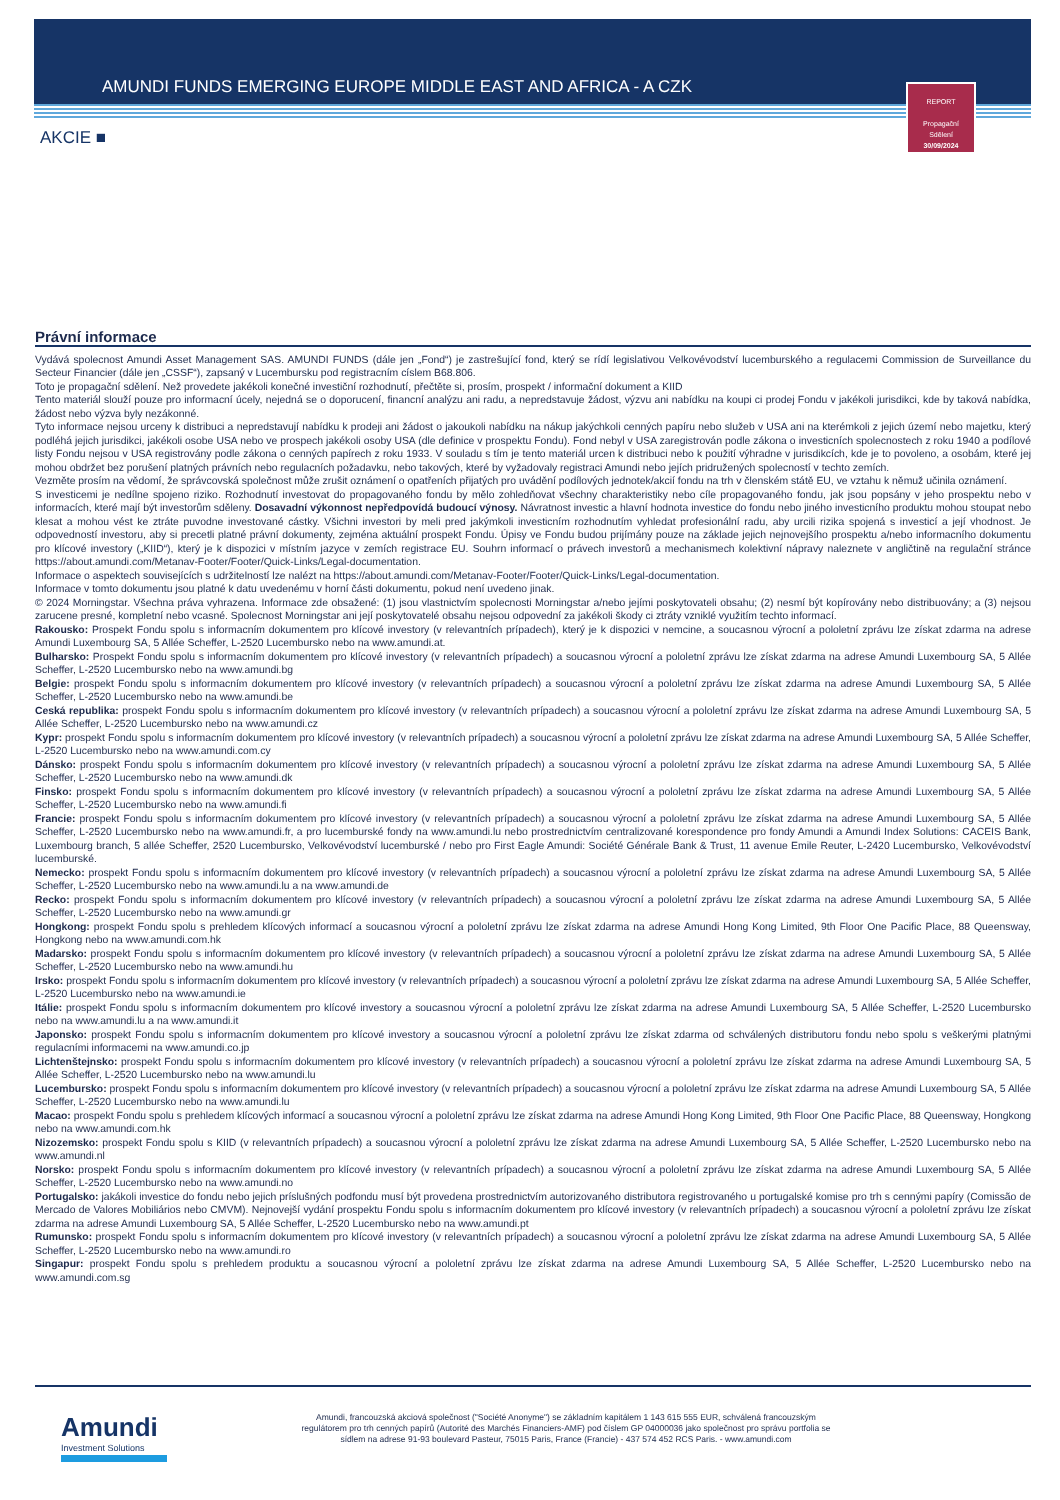AMUNDI FUNDS EMERGING EUROPE MIDDLE EAST AND AFRICA - A CZK
REPORT
Propagační
Sdělení
30/09/2024
AKCIE ■
Právní informace
Vydává spolecnost Amundi Asset Management SAS. AMUNDI FUNDS (dále jen „Fond“) je zastrešující fond, který se rídí legislativou Velkovévodství lucemburského a regulacemi Commission de Surveillance du Secteur Financier (dále jen „CSSF“), zapsaný v Lucembursku pod registracním císlem B68.806.
Toto je propagační sdělení. Než provedete jakékoli konečné investiční rozhodnutí, přečtěte si, prosím, prospekt / informační dokument a KIID
Tento materiál slouží pouze pro informacní úcely, nejedná se o doporucení, financní analýzu ani radu, a nepredstavuje žádost, výzvu ani nabídku na koupi ci prodej Fondu v jakékoli jurisdikci, kde by taková nabídka, žádost nebo výzva byly nezákonné.
Tyto informace nejsou urceny k distribuci a nepredstavují nabídku k prodeji ani žádost o jakoukoli nabídku na nákup jakýchkoli cenných papíru nebo služeb v USA ani na kterémkoli z jejich území nebo majetku, který podléhá jejich jurisdikci, jakékoli osobe USA nebo ve prospech jakékoli osoby USA (dle definice v prospektu Fondu). Fond nebyl v USA zaregistrován podle zákona o investicních spolecnostech z roku 1940 a podílové listy Fondu nejsou v USA registrovány podle zákona o cenných papírech z roku 1933. V souladu s tím je tento materiál urcen k distribuci nebo k použití výhradne v jurisdikcích, kde je to povoleno, a osobám, které jej mohou obdržet bez porušení platných právních nebo regulacních požadavku, nebo takových, které by vyžadovaly registraci Amundi nebo jejích pridružených spolecností v techto zemích.
Vezměte prosím na vědomí, že správcovská společnost může zrušit oznámení o opatřeních přijatých pro uvádění podílových jednotek/akcií fondu na trh v členském státě EU, ve vztahu k němuž učinila oznámení.
S investicemi je nedílne spojeno riziko. Rozhodnutí investovat do propagovaného fondu by mělo zohledňovat všechny charakteristiky nebo cíle propagovaného fondu, jak jsou popsány v jeho prospektu nebo v informacích, které mají být investorům sděleny. Dosavadní výkonnost nepředpovídá budoucí výnosy. Návratnost investic a hlavní hodnota investice do fondu nebo jiného investicního produktu mohou stoupat nebo klesat a mohou vést ke ztráte puvodne investované cástky. Všichni investori by meli pred jakýmkoli investicním rozhodnutím vyhledat profesionální radu, aby urcili rizika spojená s investicí a její vhodnost. Je odpovedností investoru, aby si precetli platné právní dokumenty, zejména aktuální prospekt Fondu. Úpisy ve Fondu budou prijímány pouze na základe jejich nejnovejšího prospektu a/nebo informacního dokumentu pro klícové investory („KIID“), který je k dispozici v místním jazyce v zemích registrace EU. Souhrn informací o právech investorů a mechanismech kolektivní nápravy naleznete v angličtině na regulační stránce https://about.amundi.com/Metanav-Footer/Footer/Quick-Links/Legal-documentation.
Informace o aspektech souvisejících s udržitelností lze nalézt na https://about.amundi.com/Metanav-Footer/Footer/Quick-Links/Legal-documentation.
Informace v tomto dokumentu jsou platné k datu uvedenému v horní části dokumentu, pokud není uvedeno jinak.
© 2024 Morningstar. Všechna práva vyhrazena. Informace zde obsažené: (1) jsou vlastnictvím spolecnosti Morningstar a/nebo jejími poskytovateli obsahu; (2) nesmí být kopírovány nebo distribuovány; a (3) nejsou zarucene presné, kompletní nebo vcasné. Spolecnost Morningstar ani její poskytovatelé obsahu nejsou odpovední za jakékoli škody ci ztráty vzniklé využitím techto informací.
Rakousko: Prospekt Fondu spolu s informacním dokumentem pro klícové investory (v relevantních prípadech), který je k dispozici v nemcine, a soucasnou výrocní a pololetní zprávu lze získat zdarma na adrese Amundi Luxembourg SA, 5 Allée Scheffer, L-2520 Lucembursko nebo na www.amundi.at.
Bulharsko: Prospekt Fondu spolu s informacním dokumentem pro klícové investory (v relevantních prípadech) a soucasnou výrocní a pololetní zprávu lze získat zdarma na adrese Amundi Luxembourg SA, 5 Allée Scheffer, L-2520 Lucembursko nebo na www.amundi.bg
Belgie: prospekt Fondu spolu s informacním dokumentem pro klícové investory (v relevantních prípadech) a soucasnou výrocní a pololetní zprávu lze získat zdarma na adrese Amundi Luxembourg SA, 5 Allée Scheffer, L-2520 Lucembursko nebo na www.amundi.be
Ceská republika: prospekt Fondu spolu s informacním dokumentem pro klícové investory (v relevantních prípadech) a soucasnou výrocní a pololetní zprávu lze získat zdarma na adrese Amundi Luxembourg SA, 5 Allée Scheffer, L-2520 Lucembursko nebo na www.amundi.cz
Kypr: prospekt Fondu spolu s informacním dokumentem pro klícové investory (v relevantních prípadech) a soucasnou výrocní a pololetní zprávu lze získat zdarma na adrese Amundi Luxembourg SA, 5 Allée Scheffer, L-2520 Lucembursko nebo na www.amundi.com.cy
Dánsko: prospekt Fondu spolu s informacním dokumentem pro klícové investory (v relevantních prípadech) a soucasnou výrocní a pololetní zprávu lze získat zdarma na adrese Amundi Luxembourg SA, 5 Allée Scheffer, L-2520 Lucembursko nebo na www.amundi.dk
Finsko: prospekt Fondu spolu s informacním dokumentem pro klícové investory (v relevantních prípadech) a soucasnou výrocní a pololetní zprávu lze získat zdarma na adrese Amundi Luxembourg SA, 5 Allée Scheffer, L-2520 Lucembursko nebo na www.amundi.fi
Francie: prospekt Fondu spolu s informacním dokumentem pro klícové investory (v relevantních prípadech) a soucasnou výrocní a pololetní zprávu lze získat zdarma na adrese Amundi Luxembourg SA, 5 Allée Scheffer, L-2520 Lucembursko nebo na www.amundi.fr, a pro lucemburské fondy na www.amundi.lu nebo prostrednictvím centralizované korespondence pro fondy Amundi a Amundi Index Solutions: CACEIS Bank, Luxembourg branch, 5 allée Scheffer, 2520 Lucembursko, Velkovévodství lucemburské / nebo pro First Eagle Amundi: Société Générale Bank & Trust, 11 avenue Emile Reuter, L-2420 Lucembursko, Velkovévodství lucemburské.
Nemecko: prospekt Fondu spolu s informacním dokumentem pro klícové investory (v relevantních prípadech) a soucasnou výrocní a pololetní zprávu lze získat zdarma na adrese Amundi Luxembourg SA, 5 Allée Scheffer, L-2520 Lucembursko nebo na www.amundi.lu a na www.amundi.de
Recko: prospekt Fondu spolu s informacním dokumentem pro klícové investory (v relevantních prípadech) a soucasnou výrocní a pololetní zprávu lze získat zdarma na adrese Amundi Luxembourg SA, 5 Allée Scheffer, L-2520 Lucembursko nebo na www.amundi.gr
Hongkong: prospekt Fondu spolu s prehledem klícových informací a soucasnou výrocní a pololetní zprávu lze získat zdarma na adrese Amundi Hong Kong Limited, 9th Floor One Pacific Place, 88 Queensway, Hongkong nebo na www.amundi.com.hk
Madarsko: prospekt Fondu spolu s informacním dokumentem pro klícové investory (v relevantních prípadech) a soucasnou výrocní a pololetní zprávu lze získat zdarma na adrese Amundi Luxembourg SA, 5 Allée Scheffer, L-2520 Lucembursko nebo na www.amundi.hu
Irsko: prospekt Fondu spolu s informacním dokumentem pro klícové investory (v relevantních prípadech) a soucasnou výrocní a pololetní zprávu lze získat zdarma na adrese Amundi Luxembourg SA, 5 Allée Scheffer, L-2520 Lucembursko nebo na www.amundi.ie
Itálie: prospekt Fondu spolu s informacním dokumentem pro klícové investory a soucasnou výrocní a pololetní zprávu lze získat zdarma na adrese Amundi Luxembourg SA, 5 Allée Scheffer, L-2520 Lucembursko nebo na www.amundi.lu a na www.amundi.it
Japonsko: prospekt Fondu spolu s informacním dokumentem pro klícové investory a soucasnou výrocní a pololetní zprávu lze získat zdarma od schválených distributoru fondu nebo spolu s veškerými platnými regulacními informacemi na www.amundi.co.jp
Lichtenštejnsko: prospekt Fondu spolu s informacním dokumentem pro klícové investory (v relevantních prípadech) a soucasnou výrocní a pololetní zprávu lze získat zdarma na adrese Amundi Luxembourg SA, 5 Allée Scheffer, L-2520 Lucembursko nebo na www.amundi.lu
Lucembursko: prospekt Fondu spolu s informacním dokumentem pro klícové investory (v relevantních prípadech) a soucasnou výrocní a pololetní zprávu lze získat zdarma na adrese Amundi Luxembourg SA, 5 Allée Scheffer, L-2520 Lucembursko nebo na www.amundi.lu
Macao: prospekt Fondu spolu s prehledem klícových informací a soucasnou výrocní a pololetní zprávu lze získat zdarma na adrese Amundi Hong Kong Limited, 9th Floor One Pacific Place, 88 Queensway, Hongkong nebo na www.amundi.com.hk
Nizozemsko: prospekt Fondu spolu s KIID (v relevantních prípadech) a soucasnou výrocní a pololetní zprávu lze získat zdarma na adrese Amundi Luxembourg SA, 5 Allée Scheffer, L-2520 Lucembursko nebo na www.amundi.nl
Norsko: prospekt Fondu spolu s informacním dokumentem pro klícové investory (v relevantních prípadech) a soucasnou výrocní a pololetní zprávu lze získat zdarma na adrese Amundi Luxembourg SA, 5 Allée Scheffer, L-2520 Lucembursko nebo na www.amundi.no
Portugalsko: jakákoli investice do fondu nebo jejich príslušných podfondu musí být provedena prostrednictvím autorizovaného distributora registrovaného u portugalské komise pro trh s cennými papíry (Comissão de Mercado de Valores Mobiliários nebo CMVM). Nejnovejší vydání prospektu Fondu spolu s informacním dokumentem pro klícové investory (v relevantních prípadech) a soucasnou výrocní a pololetní zprávu lze získat zdarma na adrese Amundi Luxembourg SA, 5 Allée Scheffer, L-2520 Lucembursko nebo na www.amundi.pt
Rumunsko: prospekt Fondu spolu s informacním dokumentem pro klícové investory (v relevantních prípadech) a soucasnou výrocní a pololetní zprávu lze získat zdarma na adrese Amundi Luxembourg SA, 5 Allée Scheffer, L-2520 Lucembursko nebo na www.amundi.ro
Singapur: prospekt Fondu spolu s prehledem produktu a soucasnou výrocní a pololetní zprávu lze získat zdarma na adrese Amundi Luxembourg SA, 5 Allée Scheffer, L-2520 Lucembursko nebo na www.amundi.com.sg
Amundi
Investment Solutions
Amundi, francouzská akciová společnost ("Société Anonyme") se základním kapitálem 1 143 615 555 EUR, schválená francouzským regulátorem pro trh cenných papírů (Autorité des Marchés Financiers-AMF) pod číslem GP 04000036 jako společnost pro správu portfolia se sídlem na adrese 91-93 boulevard Pasteur, 75015 Paris, France (Francie) - 437 574 452 RCS Paris. - www.amundi.com